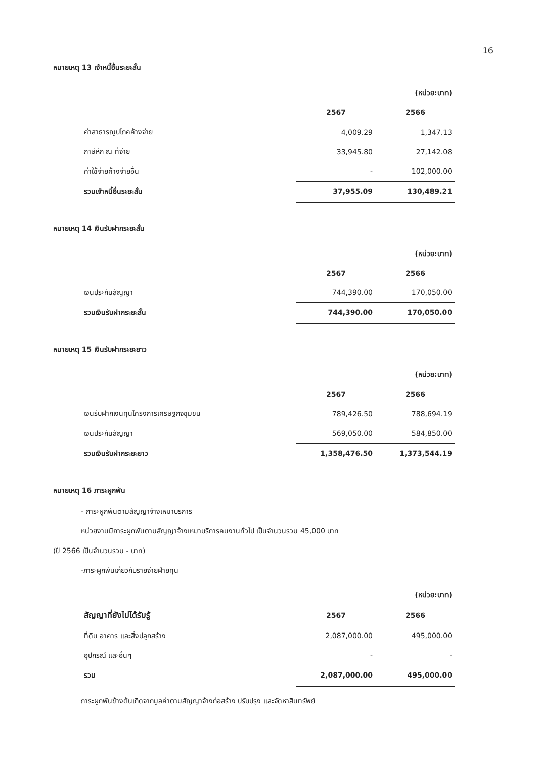16
หมายเหตุ 13 เจ้าหนี้อื่นระยะสั้น
| | | (หน่วย:บาท) |
| | 2567 | 2566 |
| ค่าสาธารณูปโภคค้างจ่าย | 4,009.29 | 1,347.13 |
| ภาษีหัก ณ ที่จ่าย | 33,945.80 | 27,142.08 |
| ค่าใช้จ่ายค้างจ่ายอื่น | - | 102,000.00 |
| รวมเจ้าหนี้อื่นระยะสั้น | 37,955.09 | 130,489.21 |
หมายเหตุ 14 เงินรับฝากระยะสั้น
| | | (หน่วย:บาท) |
| | 2567 | 2566 |
| เงินประกันสัญญา | 744,390.00 | 170,050.00 |
| รวมเงินรับฝากระยะสั้น | 744,390.00 | 170,050.00 |
หมายเหตุ 15 เงินรับฝากระยะยาว
| | | (หน่วย:บาท) |
| | 2567 | 2566 |
| เงินรับฝากเงินทุนโครงการเศรษฐกิจชุมชน | 789,426.50 | 788,694.19 |
| เงินประกันสัญญา | 569,050.00 | 584,850.00 |
| รวมเงินรับฝากระยะยาว | 1,358,476.50 | 1,373,544.19 |
หมายเหตุ 16 ภาระผูกพัน
- ภาระผูกพันตามสัญญาจ้างเหมาบริการ
หน่วยงานมีภาระผูกพันตามสัญญาจ้างเหมาบริการคนงานทั่วไป เป็นจำนวนรวม 45,000 บาท
(ปี 2566 เป็นจำนวนรวม - บาท)
-ภาระผูกพันเกี่ยวกับรายจ่ายฝ่ายทุน
| | | (หน่วย:บาท) |
| สัญญาที่ยังไม่ได้รับรู้ | 2567 | 2566 |
| ที่ดิน อาคาร และสิ่งปลูกสร้าง | 2,087,000.00 | 495,000.00 |
| อุปกรณ์ และอื่นๆ | - | - |
| รวม | 2,087,000.00 | 495,000.00 |
ภาระผูกพันข้างต้นเกิดจากมูลค่าตามสัญญาจ้างก่อสร้าง ปรับปรุง และจัดหาสินทรัพย์